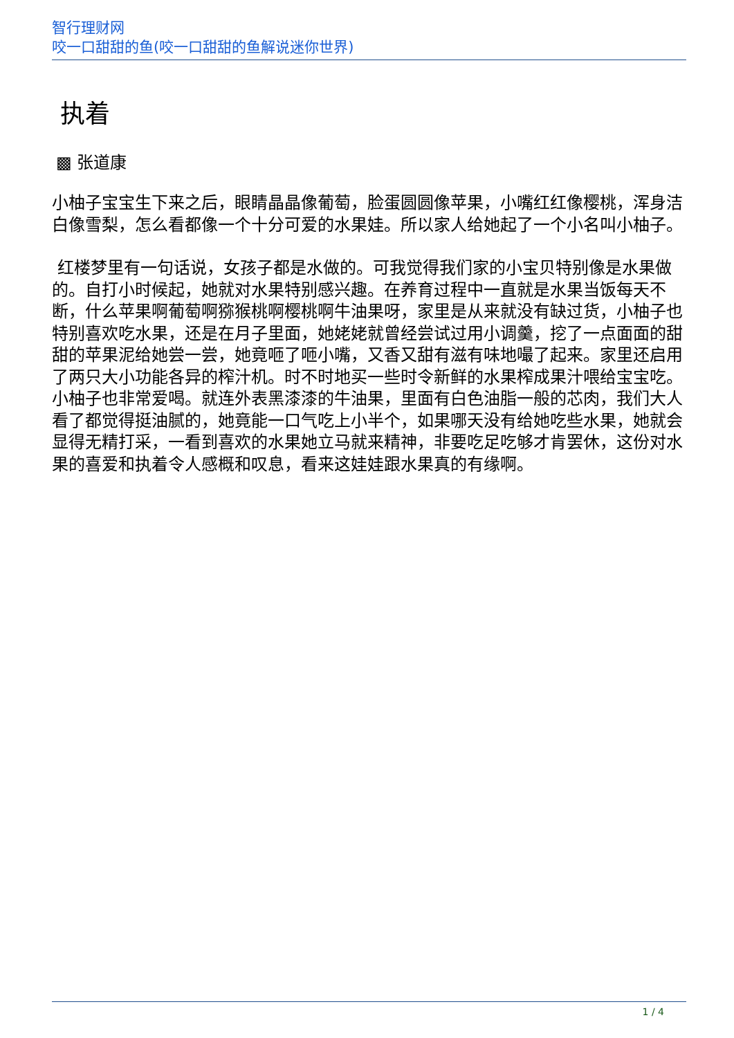智行理财网
咬一口甜甜的鱼(咬一口甜甜的鱼解说迷你世界)
执着
▩ 张道康
小柚子宝宝生下来之后，眼睛晶晶像葡萄，脸蛋圆圆像苹果，小嘴红红像樱桃，浑身洁白像雪梨，怎么看都像一个十分可爱的水果娃。所以家人给她起了一个小名叫小柚子。
红楼梦里有一句话说，女孩子都是水做的。可我觉得我们家的小宝贝特别像是水果做的。自打小时候起，她就对水果特别感兴趣。在养育过程中一直就是水果当饭每天不断，什么苹果啊葡萄啊猕猴桃啊樱桃啊牛油果呀，家里是从来就没有缺过货，小柚子也特别喜欢吃水果，还是在月子里面，她姥姥就曾经尝试过用小调羹，挖了一点面面的甜甜的苹果泥给她尝一尝，她竟咂了咂小嘴，又香又甜有滋有味地嘬了起来。家里还启用了两只大小功能各异的榨汁机。时不时地买一些时令新鲜的水果榨成果汁喂给宝宝吃。小柚子也非常爱喝。就连外表黑漆漆的牛油果，里面有白色油脂一般的芯肉，我们大人看了都觉得挺油腻的，她竟能一口气吃上小半个，如果哪天没有给她吃些水果，她就会显得无精打采，一看到喜欢的水果她立马就来精神，非要吃足吃够才肯罢休，这份对水果的喜爱和执着令人感概和叹息，看来这娃娃跟水果真的有缘啊。
1 / 4